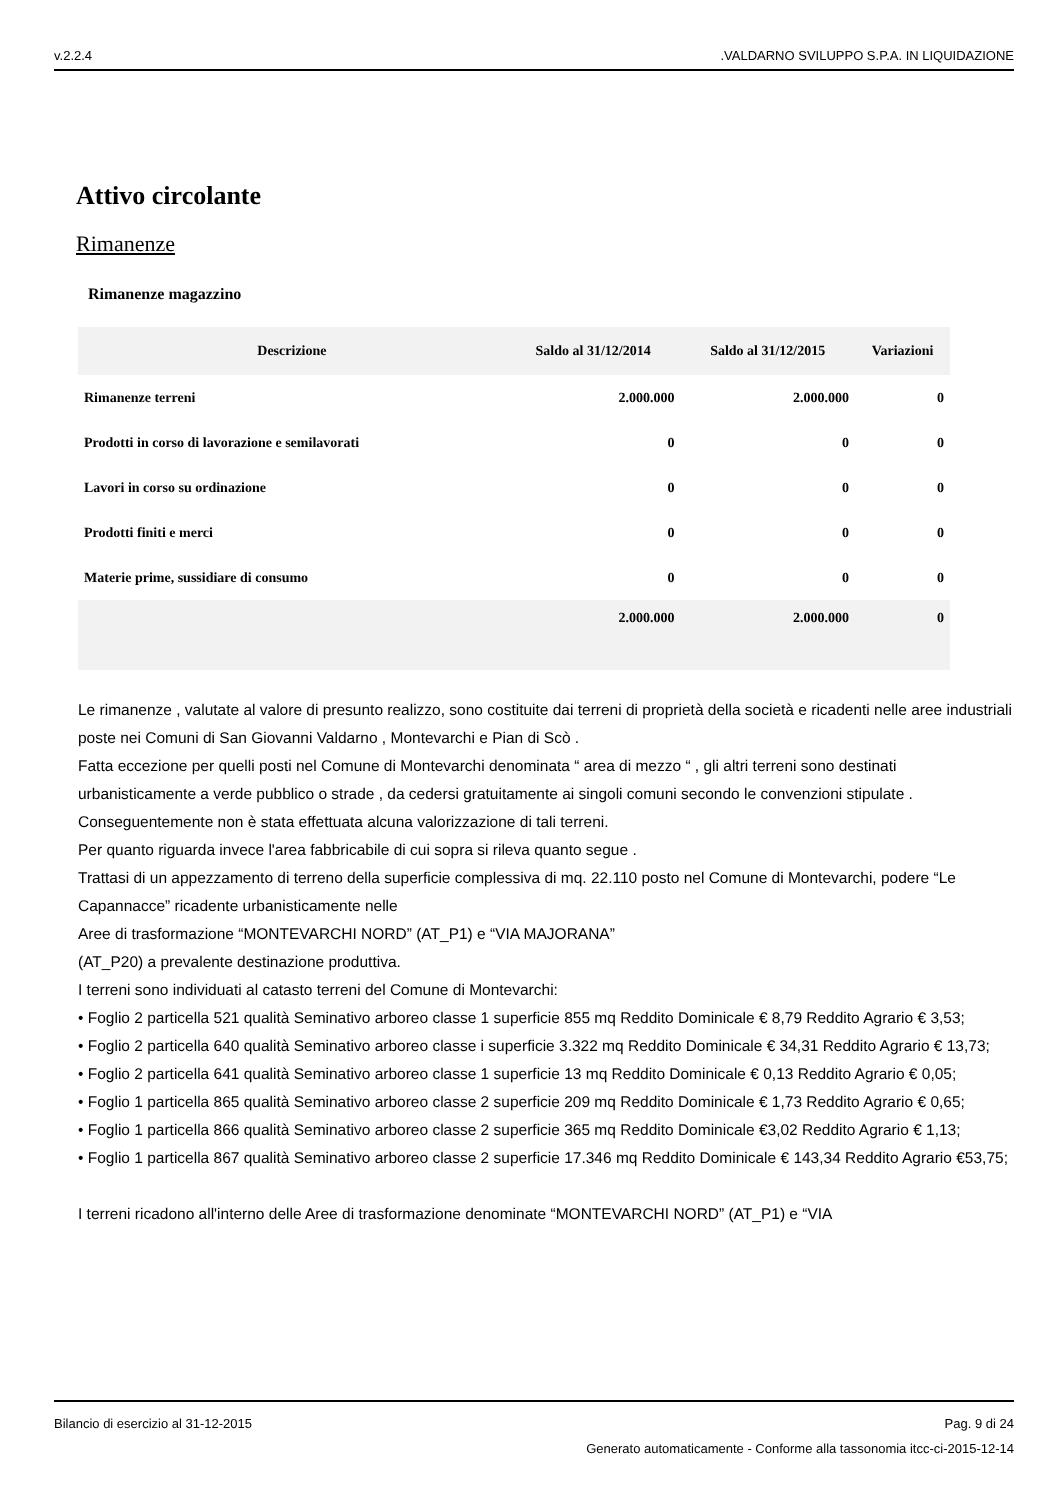v.2.2.4.VALDARNO SVILUPPO S.P.A. IN LIQUIDAZIONE
Attivo circolante
Rimanenze
Rimanenze magazzino
| Descrizione | Saldo al 31/12/2014 | Saldo al 31/12/2015 | Variazioni |
| --- | --- | --- | --- |
| Rimanenze terreni | 2.000.000 | 2.000.000 | 0 |
| Prodotti in corso di lavorazione e semilavorati | 0 | 0 | 0 |
| Lavori in corso su ordinazione | 0 | 0 | 0 |
| Prodotti finiti e merci | 0 | 0 | 0 |
| Materie prime, sussidiare di consumo | 0 | 0 | 0 |
| | 2.000.000 | 2.000.000 | 0 |
Le rimanenze , valutate al valore di presunto realizzo, sono costituite dai terreni di proprietà della società e ricadenti nelle aree industriali poste nei Comuni di San Giovanni Valdarno , Montevarchi e Pian di Scò .
Fatta eccezione per quelli posti nel Comune di Montevarchi denominata “ area di mezzo “ , gli altri terreni sono destinati urbanisticamente a verde pubblico o strade , da cedersi gratuitamente ai singoli comuni secondo le convenzioni stipulate .
Conseguentemente non è stata effettuata alcuna valorizzazione di tali terreni.
Per quanto riguarda invece l'area fabbricabile di cui sopra si rileva quanto segue .
Trattasi di un appezzamento di terreno della superficie complessiva di mq. 22.110 posto nel Comune di Montevarchi, podere “Le Capannacce” ricadente urbanisticamente nelle
Aree di trasformazione “MONTEVARCHI NORD” (AT_P1) e “VIA MAJORANA”
(AT_P20) a prevalente destinazione produttiva.
I terreni sono individuati al catasto terreni del Comune di Montevarchi:
• Foglio 2 particella 521 qualità Seminativo arboreo classe 1 superficie 855 mq Reddito Dominicale € 8,79 Reddito Agrario € 3,53;
• Foglio 2 particella 640 qualità Seminativo arboreo classe i superficie 3.322 mq Reddito Dominicale € 34,31 Reddito Agrario € 13,73;
• Foglio 2 particella 641 qualità Seminativo arboreo classe 1 superficie 13 mq Reddito Dominicale € 0,13 Reddito Agrario € 0,05;
• Foglio 1 particella 865 qualità Seminativo arboreo classe 2 superficie 209 mq Reddito Dominicale € 1,73 Reddito Agrario € 0,65;
• Foglio 1 particella 866 qualità Seminativo arboreo classe 2 superficie 365 mq Reddito Dominicale €3,02 Reddito Agrario € 1,13;
• Foglio 1 particella 867 qualità Seminativo arboreo classe 2 superficie 17.346 mq Reddito Dominicale € 143,34 Reddito Agrario €53,75;
I terreni ricadono all'interno delle Aree di trasformazione denominate “MONTEVARCHI NORD” (AT_P1) e “VIA
Bilancio di esercizio al 31-12-2015 Pag. 9 di 24
Generato automaticamente - Conforme alla tassonomia itcc-ci-2015-12-14